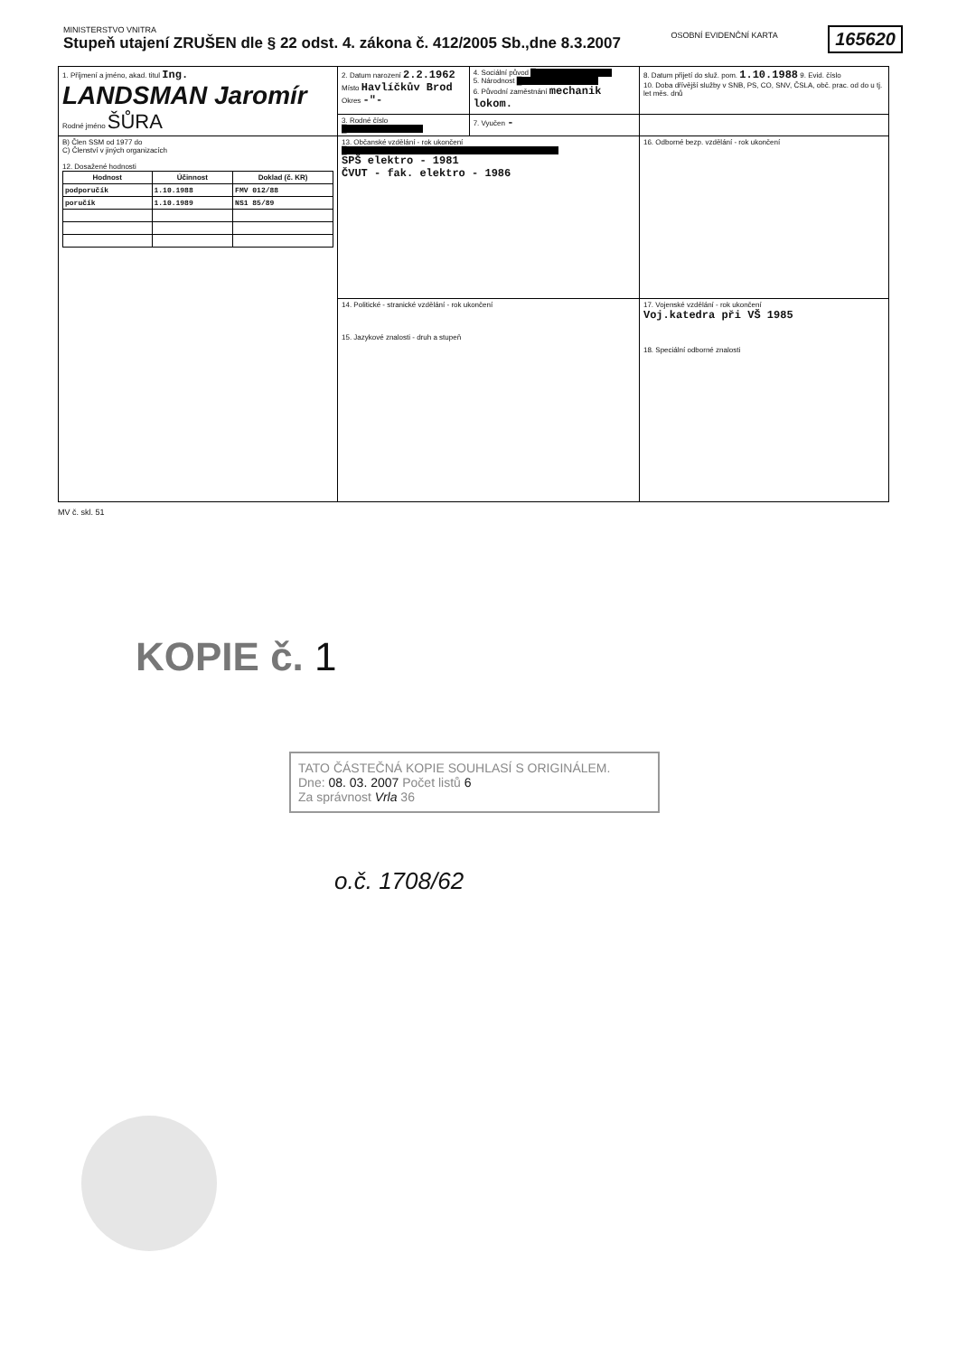MINISTERSTVO VNITRA
Stupeň utajení ZRUŠEN dle § 22 odst. 4. zákona č. 412/2005 Sb.,dne 8.3.2007
OSOBNÍ EVIDENČNÍ KARTA
165620
| 1. Příjmení a jméno, akad. titul Ing. LANDSMAN Jaromír Rodné jméno ŠŮRA | 2. Datum narození 2.2.1962 Místo Havlíčkův Brod Okres -"- | 4. Sociální původ █ 5. Národnost █ 6. Původní zaměstnání mechanik lokom. | 8. Datum přijetí do služ. pom. 1.10.1988 9. Evid. číslo 10. Doba dřívější služby v SNB, PS, CO, SNV, ČSLA, obč. prac. od do u tj. let měs. dnů |
| | 3. Rodné číslo █ | 7. Vyučen - | |
| B) Člen SSM od 1977 do C) Členství v jiných organizacích 12. Dosažené hodnosti / Hodnost / Účinnost / Doklad (č. KR) / / --- / --- / --- / / podporučík / 1.10.1988 / FMV 012/88 / / poručík / 1.10.1989 / NS1 85/89 / | 13. Občanské vzdělání - rok ukončení █ SPŠ elektro - 1981 ČVUT - fak. elektro - 1986 | | 16. Odborné bezp. vzdělání - rok ukončení |
| | 14. Politické - stranické vzdělání - rok ukončení 15. Jazykové znalosti - druh a stupeň | | 17. Vojenské vzdělání - rok ukončení Voj.katedra při VŠ 1985 18. Speciální odborné znalosti |
MV č. skl. 51
KOPIE č. 1
TATO ČÁSTEČNÁ KOPIE SOUHLASÍ S ORIGINÁLEM.
Dne: 08. 03. 2007 Počet listů 6
Za správnost Vrla 36
o.č. 1708/62